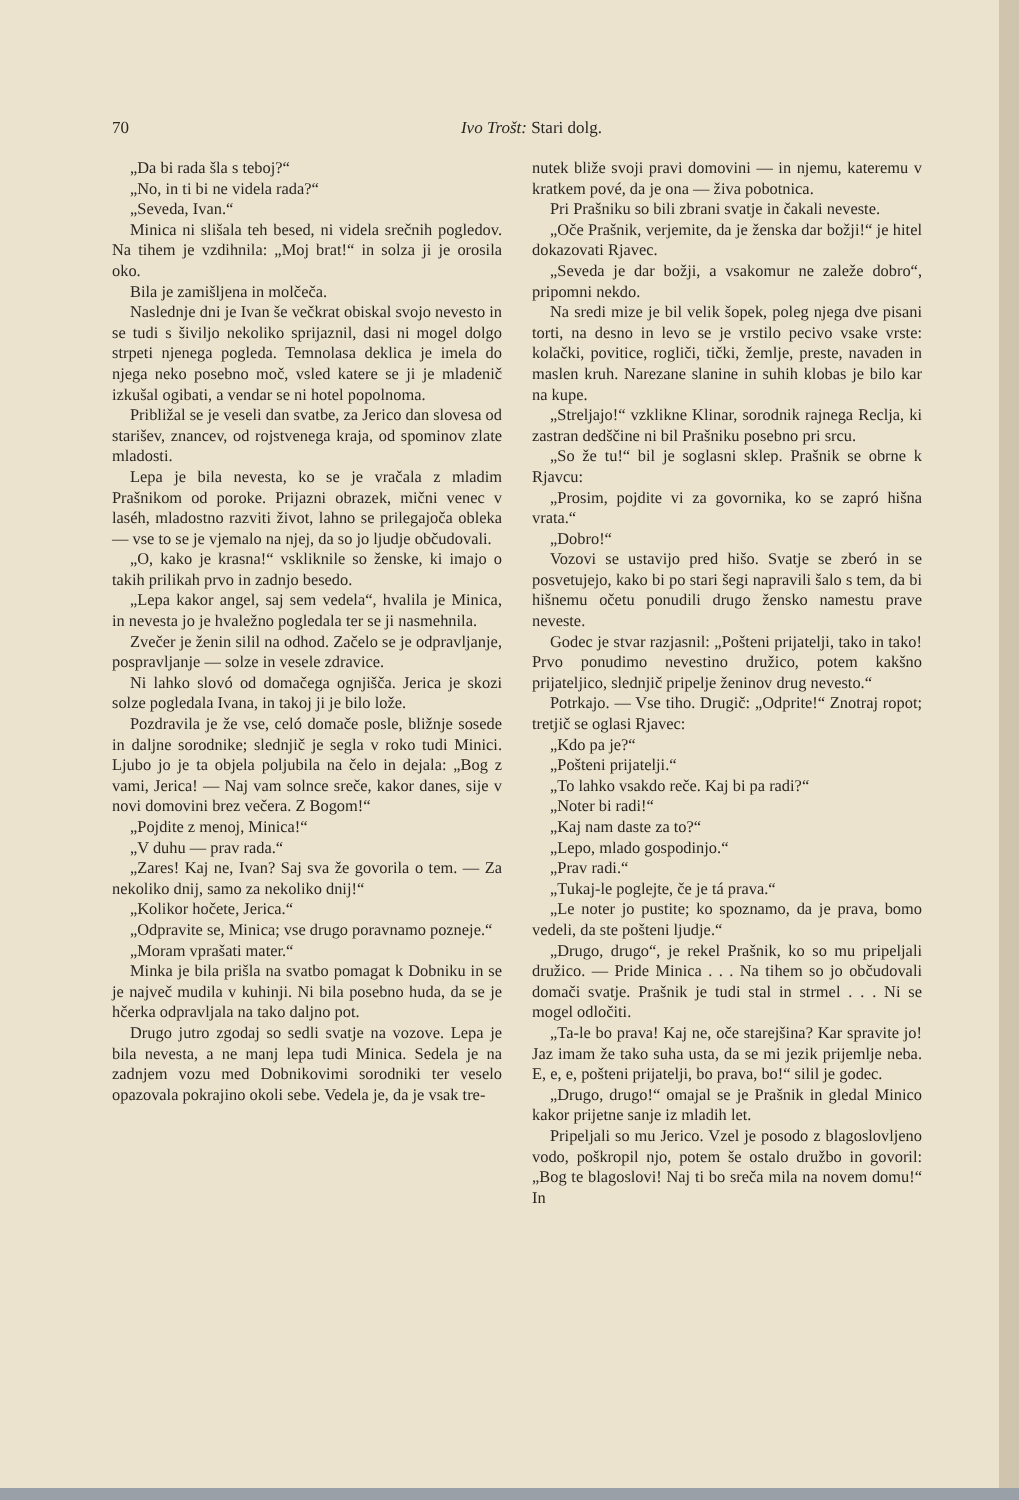70 Ivo Trošt: Stari dolg.
„Da bi rada šla s teboj?“
„No, in ti bi ne videla rada?“
„Seveda, Ivan.“
Minica ni slišala teh besed, ni videla srečnih pogledov. Na tihem je vzdihnila: „Moj brat!“ in solza ji je orosila oko.
Bila je zamišljena in molčeča.
Naslednje dni je Ivan še večkrat obiskal svojo nevesto in se tudi s šiviljo nekoliko sprijaznil, dasi ni mogel dolgo strpeti njenega pogleda. Temnolasa deklica je imela do njega neko posebno moč, vsled katere se ji je mladenič izkušal ogibati, a vendar se ni hotel popolnoma.
Približal se je veseli dan svatbe, za Jerico dan slovesa od starišev, znancev, od rojstvenega kraja, od spominov zlate mladosti.
Lepa je bila nevesta, ko se je vračala z mladim Prašnikom od poroke. Prijazni obrazek, mični venec v laséh, mladostno razviti život, lahno se prilegajoča obleka — vse to se je vjemalo na njej, da so jo ljudje občudovali.
„O, kako je krasna!“ vskliknile so ženske, ki imajo o takih prilikah prvo in zadnjo besedo.
„Lepa kakor angel, saj sem vedela“, hvalila je Minica, in nevesta jo je hvaležno pogledala ter se ji nasmehnila.
Zvečer je ženin silil na odhod. Začelo se je odpravljanje, pospravljanje — solze in vesele zdravice.
Ni lahko slovó od domačega ognjišča. Jerica je skozi solze pogledala Ivana, in takoj ji je bilo lože.
Pozdravila je že vse, celó domače posle, bližnje sosede in daljne sorodnike; slednjič je segla v roko tudi Minici. Ljubo jo je ta objela poljubila na čelo in dejala: „Bog z vami, Jerica! — Naj vam solnce sreče, kakor danes, sije v novi domovini brez večera. Z Bogom!“
„Pojdite z menoj, Minica!“
„V duhu — prav rada.“
„Zares! Kaj ne, Ivan? Saj sva že govorila o tem. — Za nekoliko dnij, samo za nekoliko dnij!“
„Kolikor hočete, Jerica.“
„Odpravite se, Minica; vse drugo poravnamo pozneje.“
„Moram vprašati mater.“
Minka je bila prišla na svatbo pomagat k Dobniku in se je največ mudila v kuhinji. Ni bila posebno huda, da se je hčerka odpravljala na tako daljno pot.
Drugo jutro zgodaj so sedli svatje na vozove. Lepa je bila nevesta, a ne manj lepa tudi Minica. Sedela je na zadnjem vozu med Dobnikovimi sorodniki ter veselo opazovala pokrajino okoli sebe. Vedela je, da je vsak tre-
nutek bliže svoji pravi domovini — in njemu, kateremu v kratkem pové, da je ona — živa pobotnica.
Pri Prašniku so bili zbrani svatje in čakali neveste.
„Oče Prašnik, verjemite, da je ženska dar božji!“ je hitel dokazovati Rjavec.
„Seveda je dar božji, a vsakomur ne zaleže dobro“, pripomni nekdo.
Na sredi mize je bil velik šopek, poleg njega dve pisani torti, na desno in levo se je vrstilo pecivo vsake vrste: kolački, povitice, rogliči, tički, žemlje, preste, navaden in maslen kruh. Narezane slanine in suhih klobas je bilo kar na kupe.
„Streljajo!“ vzklikne Klinar, sorodnik rajnega Reclja, ki zastran dedščine ni bil Prašniku posebno pri srcu.
„So že tu!“ bil je soglasni sklep. Prašnik se obrne k Rjavcu:
„Prosim, pojdite vi za govornika, ko se zapró hišna vrata.“
„Dobro!“
Vozovi se ustavijo pred hišo. Svatje se zberó in se posvetujejo, kako bi po stari šegi napravili šalo s tem, da bi hišnemu očetu ponudili drugo žensko namestu prave neveste.
Godec je stvar razjasnil: „Pošteni prijatelji, tako in tako! Prvo ponudimo nevestino družico, potem kakšno prijateljico, slednjič pripelje ženinov drug nevesto.“
Potrkajo. — Vse tiho. Drugič: „Odprite!“ Znotraj ropot; tretjič se oglasi Rjavec:
„Kdo pa je?“
„Pošteni prijatelji.“
„To lahko vsakdo reče. Kaj bi pa radi?“
„Noter bi radi!“
„Kaj nam daste za to?“
„Lepo, mlado gospodinjo.“
„Prav radi.“
„Tukaj-le poglejte, če je tá prava.“
„Le noter jo pustite; ko spoznamo, da je prava, bomo vedeli, da ste pošteni ljudje.“
„Drugo, drugo“, je rekel Prašnik, ko so mu pripeljali družico. — Pride Minica . . . Na tihem so jo občudovali domači svatje. Prašnik je tudi stal in strmel . . . Ni se mogel odločiti.
„Ta-le bo prava! Kaj ne, oče starejšina? Kar spravite jo! Jaz imam že tako suha usta, da se mi jezik prijemlje neba. E, e, e, pošteni prijatelji, bo prava, bo!“ silil je godec.
„Drugo, drugo!“ omajal se je Prašnik in gledal Minico kakor prijetne sanje iz mladih let.
Pripeljali so mu Jerico. Vzel je posodo z blagoslovljeno vodo, poškropil njo, potem še ostalo družbo in govoril: „Bog te blagoslovi! Naj ti bo sreča mila na novem domu!“ In